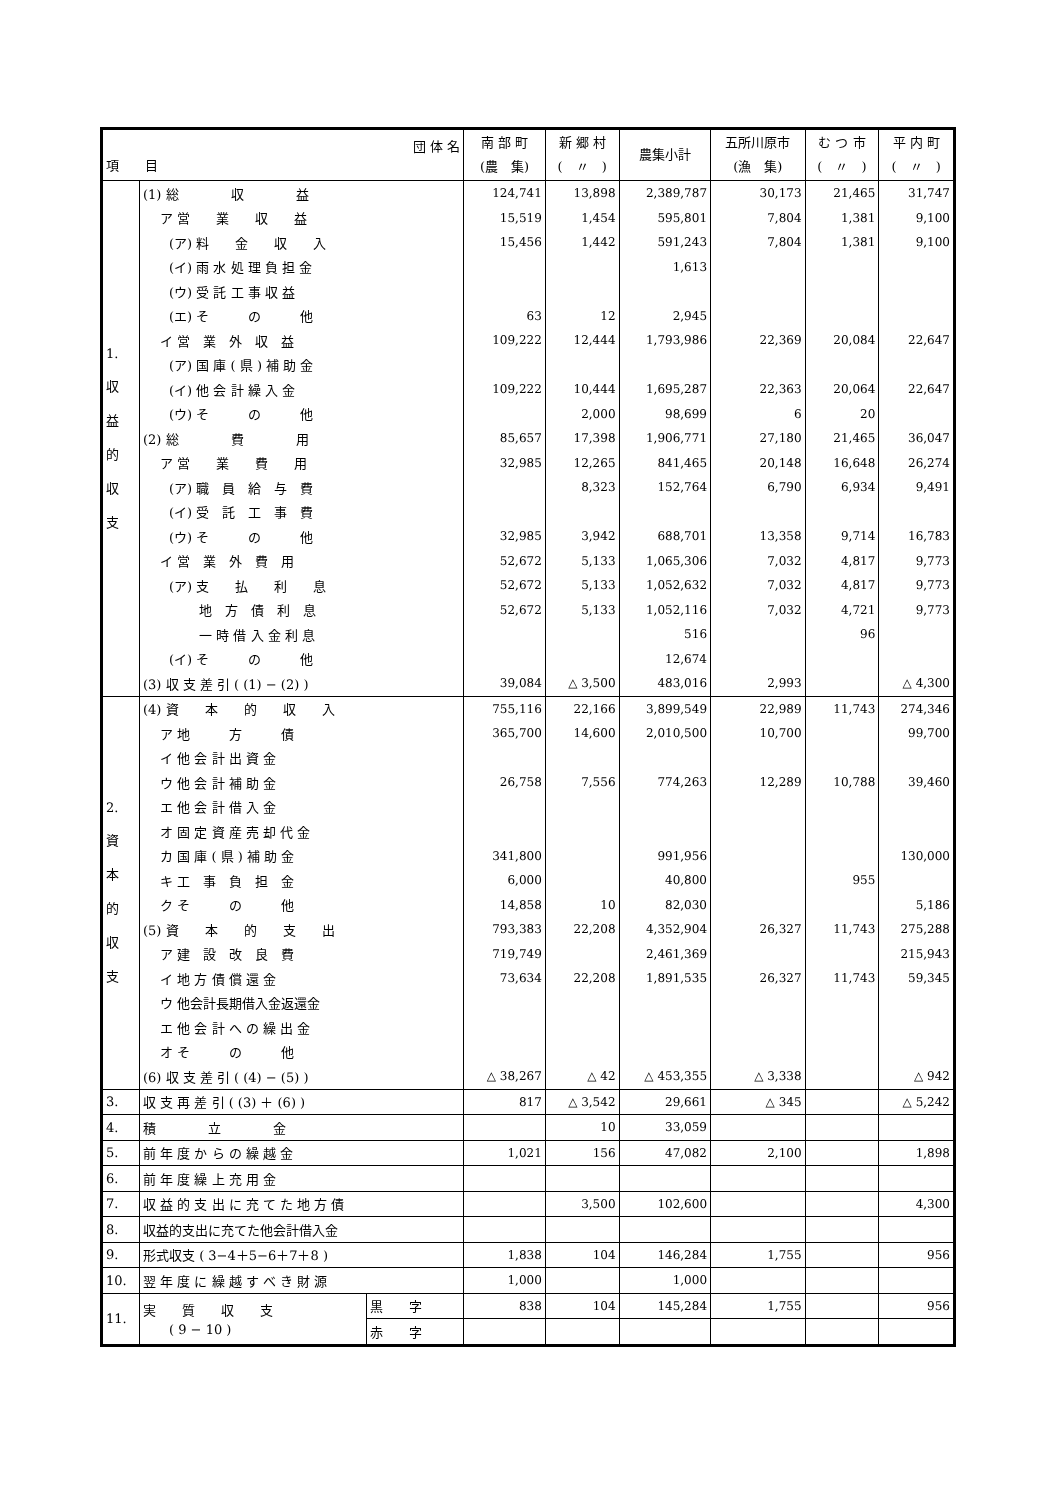| 団 体 名 項 目 | | | 南 部 町 (農 集) | 新 郷 村 ( 〃 ) | 農集小計 | 五所川原市 (漁 集) | む つ 市 ( 〃 ) | 平 内 町 ( 〃 ) |
| --- | --- | --- | --- | --- | --- | --- | --- | --- |
| 1. 収 益 的 収 支 | (1) 総 収 益 | | 124,741 | 13,898 | 2,389,787 | 30,173 | 21,465 | 31,747 |
| | ア 営 業 収 益 | | 15,519 | 1,454 | 595,801 | 7,804 | 1,381 | 9,100 |
| | (ア) 料 金 収 入 | | 15,456 | 1,442 | 591,243 | 7,804 | 1,381 | 9,100 |
| | (イ) 雨 水 処 理 負 担 金 | | | | 1,613 | | | |
| | (ウ) 受 託 工 事 収 益 | | | | | | | |
| | (エ) そ の 他 | | 63 | 12 | 2,945 | | | |
| | イ 営 業 外 収 益 | | 109,222 | 12,444 | 1,793,986 | 22,369 | 20,084 | 22,647 |
| | (ア) 国 庫 ( 県 ) 補 助 金 | | | | | | | |
| | (イ) 他 会 計 繰 入 金 | | 109,222 | 10,444 | 1,695,287 | 22,363 | 20,064 | 22,647 |
| | (ウ) そ の 他 | | | 2,000 | 98,699 | 6 | 20 | |
| | (2) 総 費 用 | | 85,657 | 17,398 | 1,906,771 | 27,180 | 21,465 | 36,047 |
| | ア 営 業 費 用 | | 32,985 | 12,265 | 841,465 | 20,148 | 16,648 | 26,274 |
| | (ア) 職 員 給 与 費 | | | 8,323 | 152,764 | 6,790 | 6,934 | 9,491 |
| | (イ) 受 託 工 事 費 | | | | | | | |
| | (ウ) そ の 他 | | 32,985 | 3,942 | 688,701 | 13,358 | 9,714 | 16,783 |
| | イ 営 業 外 費 用 | | 52,672 | 5,133 | 1,065,306 | 7,032 | 4,817 | 9,773 |
| | (ア) 支 払 利 息 | | 52,672 | 5,133 | 1,052,632 | 7,032 | 4,817 | 9,773 |
| | 地 方 債 利 息 | | 52,672 | 5,133 | 1,052,116 | 7,032 | 4,721 | 9,773 |
| | 一 時 借 入 金 利 息 | | | | 516 | | 96 | |
| | (イ) そ の 他 | | | | 12,674 | | | |
| | (3) 収 支 差 引 ( (1) − (2) ) | | 39,084 | △ 3,500 | 483,016 | 2,993 | | △ 4,300 |
| 2. 資 本 的 収 支 | (4) 資 本 的 収 入 | | 755,116 | 22,166 | 3,899,549 | 22,989 | 11,743 | 274,346 |
| | ア 地 方 債 | | 365,700 | 14,600 | 2,010,500 | 10,700 | | 99,700 |
| | イ 他 会 計 出 資 金 | | | | | | | |
| | ウ 他 会 計 補 助 金 | | 26,758 | 7,556 | 774,263 | 12,289 | 10,788 | 39,460 |
| | エ 他 会 計 借 入 金 | | | | | | | |
| | オ 固 定 資 産 売 却 代 金 | | | | | | | |
| | カ 国 庫 ( 県 ) 補 助 金 | | 341,800 | | 991,956 | | | 130,000 |
| | キ 工 事 負 担 金 | | 6,000 | | 40,800 | | 955 | |
| | ク そ の 他 | | 14,858 | 10 | 82,030 | | | 5,186 |
| | (5) 資 本 的 支 出 | | 793,383 | 22,208 | 4,352,904 | 26,327 | 11,743 | 275,288 |
| | ア 建 設 改 良 費 | | 719,749 | | 2,461,369 | | | 215,943 |
| | イ 地 方 債 償 還 金 | | 73,634 | 22,208 | 1,891,535 | 26,327 | 11,743 | 59,345 |
| | ウ 他会計長期借入金返還金 | | | | | | | |
| | エ 他 会 計 へ の 繰 出 金 | | | | | | | |
| | オ そ の 他 | | | | | | | |
| | (6) 収 支 差 引 ( (4) − (5) ) | | △ 38,267 | △ 42 | △ 453,355 | △ 3,338 | | △ 942 |
| 3. | 収 支 再 差 引 ( (3) ＋ (6) ) | | 817 | △ 3,542 | 29,661 | △ 345 | | △ 5,242 |
| 4. | 積 立 金 | | | 10 | 33,059 | | | |
| 5. | 前 年 度 か ら の 繰 越 金 | | 1,021 | 156 | 47,082 | 2,100 | | 1,898 |
| 6. | 前 年 度 繰 上 充 用 金 | | | | | | | |
| 7. | 収 益 的 支 出 に 充 て た 地 方 債 | | | 3,500 | 102,600 | | | 4,300 |
| 8. | 収益的支出に充てた他会計借入金 | | | | | | | |
| 9. | 形式収支 ( 3−4＋5−6＋7＋8 ) | | 1,838 | 104 | 146,284 | 1,755 | | 956 |
| 10. | 翌 年 度 に 繰 越 す べ き 財 源 | | 1,000 | | 1,000 | | | |
| 11. | 実 質 収 支 ( 9 − 10 ) | 黒 字 | 838 | 104 | 145,284 | 1,755 | | 956 |
| | | 赤 字 | | | | | | |